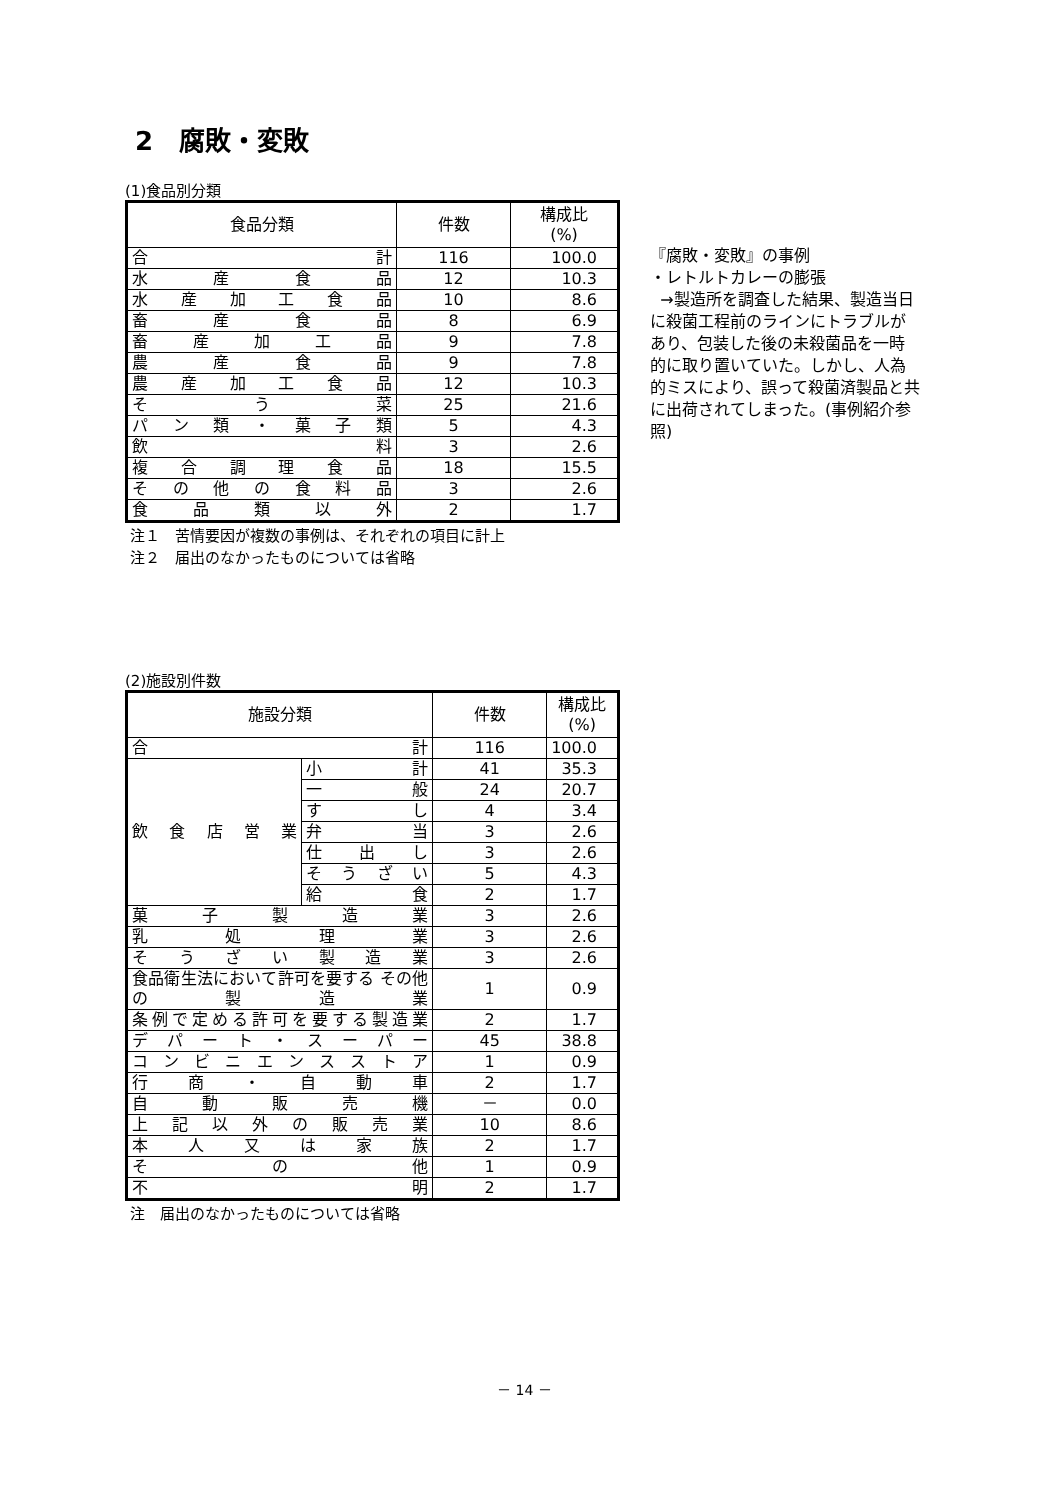2　腐敗・変敗
(1)食品別分類
| 食品分類 | 件数 | 構成比 (%) |
| --- | --- | --- |
| 合 計 | 116 | 100.0 |
| 水 産 食 品 | 12 | 10.3 |
| 水 産 加 工 食 品 | 10 | 8.6 |
| 畜 産 食 品 | 8 | 6.9 |
| 畜 産 加 工 品 | 9 | 7.8 |
| 農 産 食 品 | 9 | 7.8 |
| 農 産 加 工 食 品 | 12 | 10.3 |
| そ う 菜 | 25 | 21.6 |
| パ ン 類 ・ 菓 子 類 | 5 | 4.3 |
| 飲 料 | 3 | 2.6 |
| 複 合 調 理 食 品 | 18 | 15.5 |
| そ の 他 の 食 料 品 | 3 | 2.6 |
| 食 品 類 以 外 | 2 | 1.7 |
注１　苦情要因が複数の事例は、それぞれの項目に計上
注２　届出のなかったものについては省略
『腐敗・変敗』の事例
・レトルトカレーの膨張
→製造所を調査した結果、製造当日に殺菌工程前のラインにトラブルがあり、包装した後の未殺菌品を一時的に取り置いていた。しかし、人為的ミスにより、誤って殺菌済製品と共に出荷されてしまった。(事例紹介参照)
(2)施設別件数
| 施設分類 | | 件数 | 構成比 (%) |
| --- | --- | --- | --- |
| 合 計 | | 116 | 100.0 |
| 飲 食 店 営 業 | 小 計 | 41 | 35.3 |
| | 一 般 | 24 | 20.7 |
| | す し | 4 | 3.4 |
| | 弁 当 | 3 | 2.6 |
| | 仕 出 し | 3 | 2.6 |
| | そうざい | 5 | 4.3 |
| | 給 食 | 2 | 1.7 |
| 菓 子 製 造 業 | | 3 | 2.6 |
| 乳 処 理 業 | | 3 | 2.6 |
| そ う ざ い 製 造 業 | | 3 | 2.6 |
| 食品衛生法において許可を要する その他の製造業 | | 1 | 0.9 |
| 条例で定める許可を要する製造業 | | 2 | 1.7 |
| デ パ ー ト ・ ス ー パ ー | | 45 | 38.8 |
| コ ン ビ ニ エ ン ス ス ト ア | | 1 | 0.9 |
| 行 商 ・ 自 動 車 | | 2 | 1.7 |
| 自 動 販 売 機 | | － | 0.0 |
| 上 記 以 外 の 販 売 業 | | 10 | 8.6 |
| 本 人 又 は 家 族 | | 2 | 1.7 |
| そ の 他 | | 1 | 0.9 |
| 不 明 | | 2 | 1.7 |
注　届出のなかったものについては省略
－ 14 －